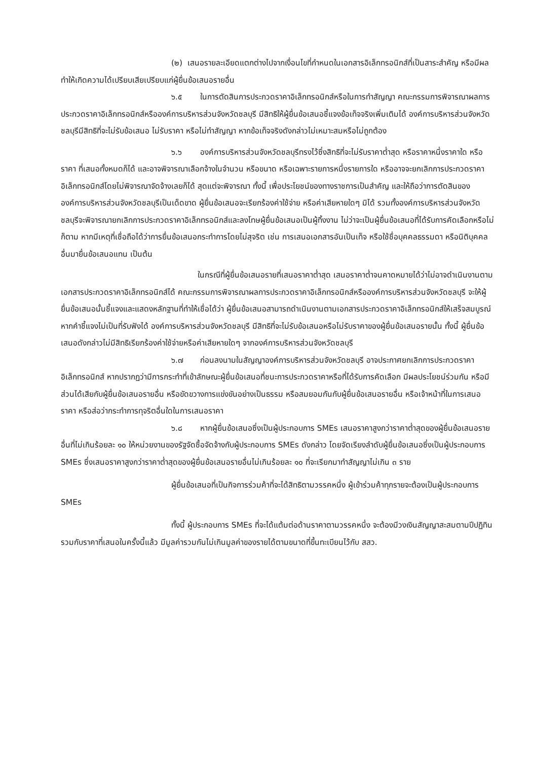(๒) เสนอรายละเอียดแตกต่างไปจากเงื่อนไขที่กำหนดในเอกสารอิเล็กทรอนิกส์ที่เป็นสาระสำคัญ หรือมีผลทำให้เกิดความได้เปรียบเสียเปรียบแก่ผู้ยื่นข้อเสนอรายอื่น
๖.๕ ในการตัดสินการประกวดราคาอิเล็กทรอนิกส์หรือในการทำสัญญา คณะกรรมการพิจารณาผลการประกวดราคาอิเล็กทรอนิกส์หรือองค์การบริหารส่วนจังหวัดชลบุรี มีสิทธิให้ผู้ยื่นข้อเสนอชี้แจงข้อเท็จจริงเพิ่มเติมได้ องค์การบริหารส่วนจังหวัดชลบุรีมีสิทธิที่จะไม่รับข้อเสนอ ไม่รับราคา หรือไม่ทำสัญญา หากข้อเท็จจริงดังกล่าวไม่เหมาะสมหรือไม่ถูกต้อง
๖.๖ องค์การบริหารส่วนจังหวัดชลบุรีทรงไว้ซึ่งสิทธิที่จะไม่รับราคาต่ำสุด หรือราคาหนึ่งราคาใด หรือราคา ที่เสนอทั้งหมดก็ได้ และอาจพิจารณาเลือกจ้างในจำนวน หรือขนาด หรือเฉพาะรายการหนึ่งรายการใด หรืออาจจะยกเลิกการประกวดราคาอิเล็กทรอนิกส์โดยไม่พิจารณาจัดจ้างเลยก็ได้ สุดแต่จะพิจารณา ทั้งนี้ เพื่อประโยชน์ของทางราชการเป็นสำคัญ และให้ถือว่าการตัดสินขององค์การบริหารส่วนจังหวัดชลบุรีเป็นเด็ดขาด ผู้ยื่นข้อเสนอจะเรียกร้องค่าใช้จ่าย หรือค่าเสียหายใดๆ มิได้ รวมทั้งองค์การบริหารส่วนจังหวัดชลบุรีจะพิจารณายกเลิกการประกวดราคาอิเล็กทรอนิกส์และลงโทษผู้ยื่นข้อเสนอเป็นผู้ทิ้งงาน ไม่ว่าจะเป็นผู้ยื่นข้อเสนอที่ได้รับการคัดเลือกหรือไม่ก็ตาม หากมีเหตุที่เชื่อถือได้ว่าการยื่นข้อเสนอกระทำการโดยไม่สุจริต เช่น การเสนอเอกสารอันเป็นเท็จ หรือใช้ชื่อบุคคลธรรมดา หรือนิติบุคคลอื่นมายื่นข้อเสนอแทน เป็นต้น
ในกรณีที่ผู้ยื่นข้อเสนอรายที่เสนอราคาต่ำสุด เสนอราคาต่ำจนคาดหมายได้ว่าไม่อาจดำเนินงานตามเอกสารประกวดราคาอิเล็กทรอนิกส์ได้ คณะกรรมการพิจารณาผลการประกวดราคาอิเล็กทรอนิกส์หรือองค์การบริหารส่วนจังหวัดชลบุรี จะให้ผู้ยื่นข้อเสนอนั้นชี้แจงและแสดงหลักฐานที่ทำให้เชื่อได้ว่า ผู้ยื่นข้อเสนอสามารถดำเนินงานตามเอกสารประกวดราคาอิเล็กทรอนิกส์ให้เสร็จสมบูรณ์ หากคำชี้แจงไม่เป็นที่รับฟังได้ องค์การบริหารส่วนจังหวัดชลบุรี มีสิทธิที่จะไม่รับข้อเสนอหรือไม่รับราคาของผู้ยื่นข้อเสนอรายนั้น ทั้งนี้ ผู้ยื่นข้อเสนอดังกล่าวไม่มีสิทธิเรียกร้องค่าใช้จ่ายหรือค่าเสียหายใดๆ จากองค์การบริหารส่วนจังหวัดชลบุรี
๖.๗ ก่อนลงนามในสัญญาองค์การบริหารส่วนจังหวัดชลบุรี อาจประกาศยกเลิกการประกวดราคาอิเล็กทรอนิกส์ หากปรากฏว่ามีการกระทำที่เข้าลักษณะผู้ยื่นข้อเสนอที่ชนะการประกวดราคาหรือที่ได้รับการคัดเลือก มีผลประโยชน์ร่วมกัน หรือมีส่วนได้เสียกับผู้ยื่นข้อเสนอรายอื่น หรือขัดขวางการแข่งขันอย่างเป็นธรรม หรือสมยอมกันกับผู้ยื่นข้อเสนอรายอื่น หรือเจ้าหน้าที่ในการเสนอราคา หรือส่อว่ากระทำการทุจริตอื่นใดในการเสนอราคา
๖.๘ หากผู้ยื่นข้อเสนอซึ่งเป็นผู้ประกอบการ SMEs เสนอราคาสูงกว่าราคาต่ำสุดของผู้ยื่นข้อเสนอรายอื่นที่ไม่เกินร้อยละ ๑๐ ให้หน่วยงานของรัฐจัดซื้อจัดจ้างกับผู้ประกอบการ SMEs ดังกล่าว โดยจัดเรียงลำดับผู้ยื่นข้อเสนอซึ่งเป็นผู้ประกอบการ SMEs ซึ่งเสนอราคาสูงกว่าราคาต่ำสุดของผู้ยื่นข้อเสนอรายอื่นไม่เกินร้อยละ ๑๐ ที่จะเรียกมาทำสัญญาไม่เกิน ๓ ราย
ผู้ยื่นข้อเสนอที่เป็นกิจการร่วมค้าที่จะได้สิทธิตามวรรคหนึ่ง ผู้เข้าร่วมค้าทุกรายจะต้องเป็นผู้ประกอบการ SMEs
ทั้งนี้ ผู้ประกอบการ SMEs ที่จะได้แต้มต่อด้านราคาตามวรรคหนึ่ง จะต้องมีวงเงินสัญญาสะสมตามปีปฏิทินรวมกับราคาที่เสนอในครั้งนี้แล้ว มีมูลค่ารวมกันไม่เกินมูลค่าของรายได้ตามขนาดที่ขึ้นทะเบียนไว้กับ สสว.